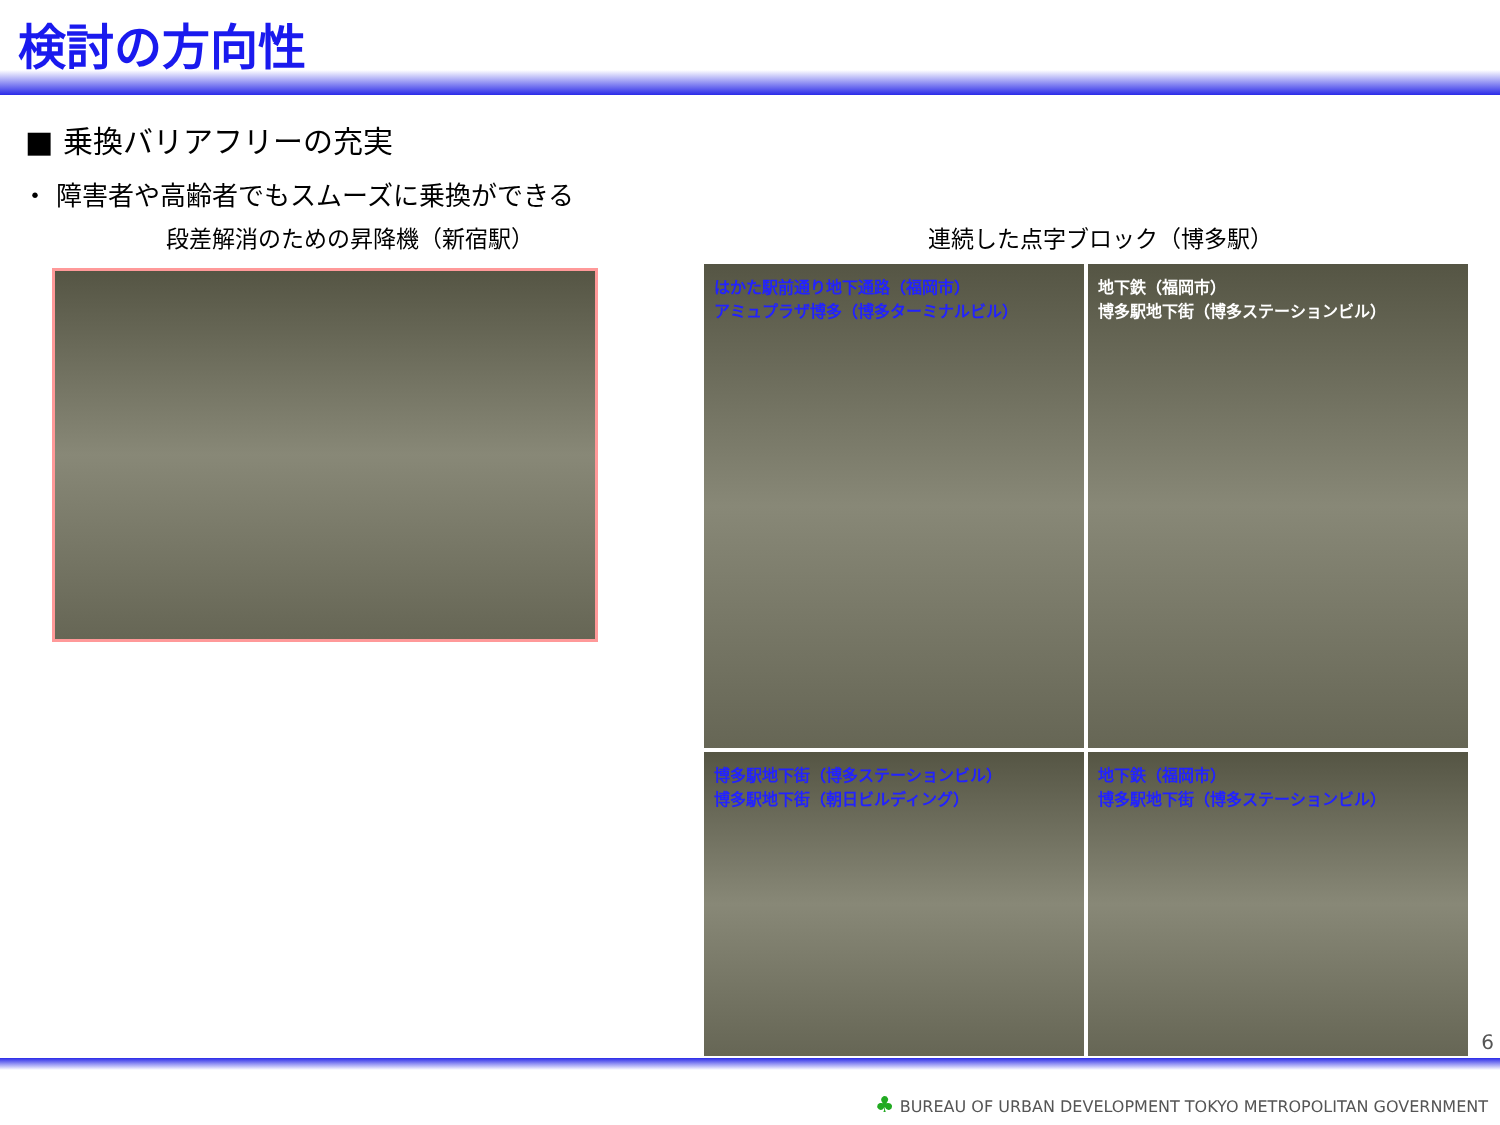検討の方向性
■ 乗換バリアフリーの充実
・ 障害者や高齢者でもスムーズに乗換ができる
段差解消のための昇降機（新宿駅） 連続した点字ブロック（博多駅）
はかた駅前通り地下通路（福岡市）
アミュプラザ博多（博多ターミナルビル）
地下鉄（福岡市）
博多駅地下街（博多ステーションビル）
博多駅地下街（博多ステーションビル）
博多駅地下街（朝日ビルディング）
地下鉄（福岡市）
博多駅地下街（博多ステーションビル）
6
♣ BUREAU OF URBAN DEVELOPMENT TOKYO METROPOLITAN GOVERNMENT